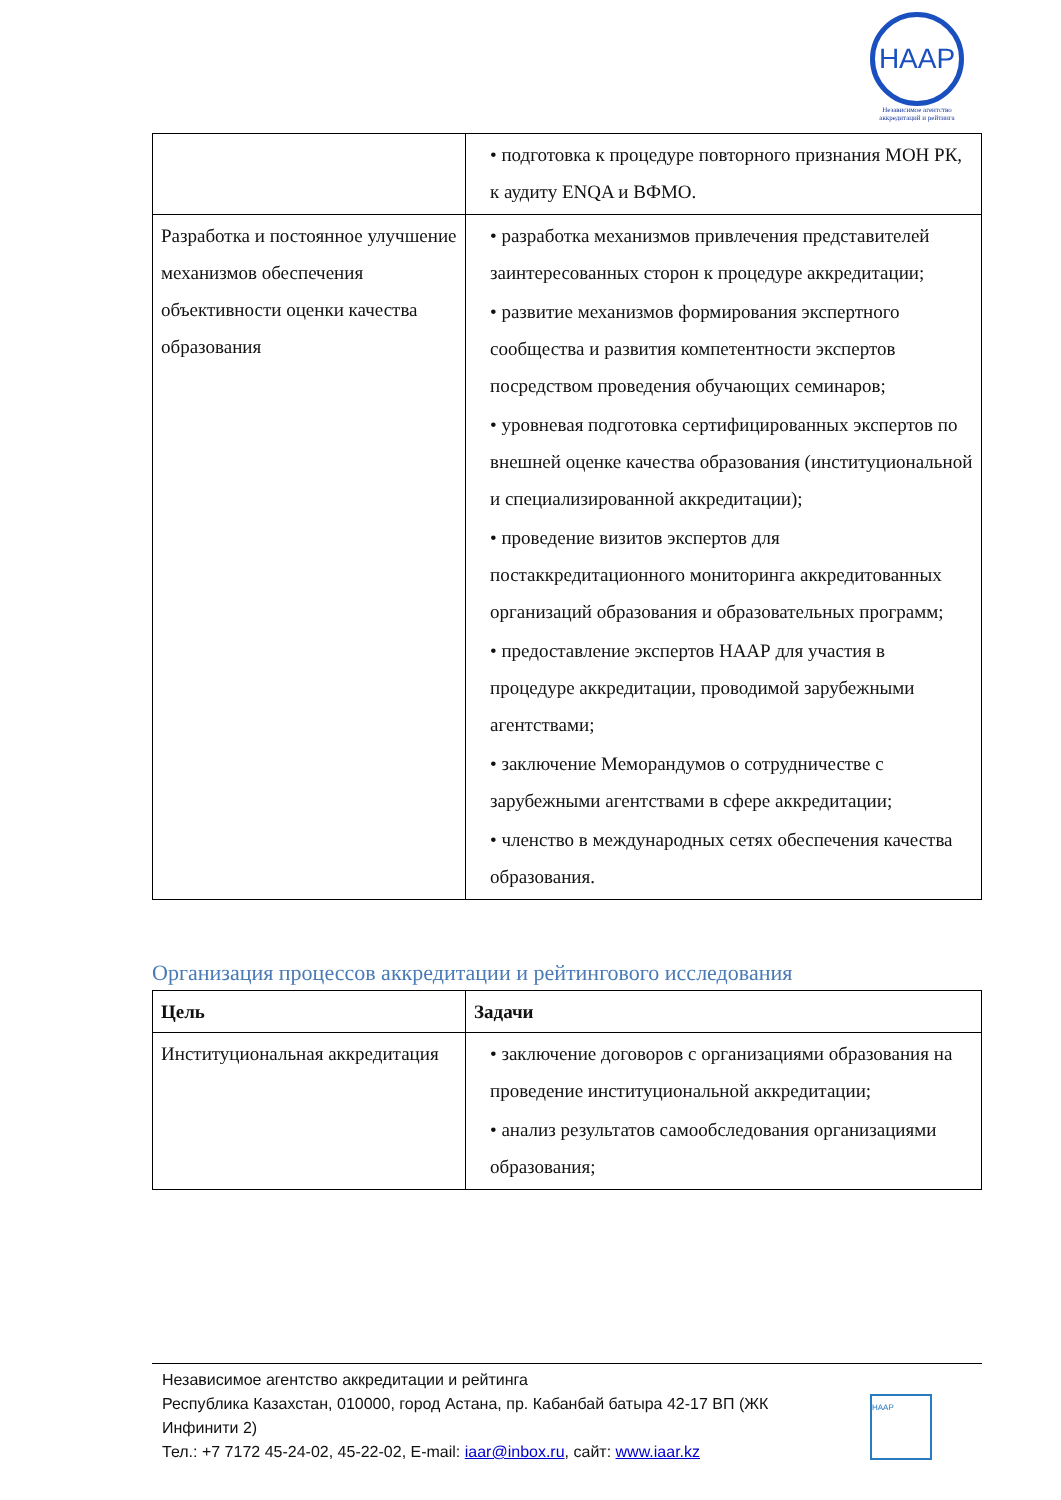НАAP
Независимое агентство аккредитаций и рейтинга
| | • подготовка к процедуре повторного признания МОН РК, к аудиту ENQA и ВФМО. |
| Разработка и постоянное улучшение механизмов обеспечения объективности оценки качества образования | • разработка механизмов привлечения представителей заинтересованных сторон к процедуре аккредитации; • развитие механизмов формирования экспертного сообщества и развития компетентности экспертов посредством проведения обучающих семинаров; • уровневая подготовка сертифицированных экспертов по внешней оценке качества образования (институциональной и специализированной аккредитации); • проведение визитов экспертов для постаккредитационного мониторинга аккредитованных организаций образования и образовательных программ; • предоставление экспертов НААР для участия в процедуре аккредитации, проводимой зарубежными агентствами; • заключение Меморандумов о сотрудничестве с зарубежными агентствами в сфере аккредитации; • членство в международных сетях обеспечения качества образования. |
Организация процессов аккредитации и рейтингового исследования
| Цель | Задачи |
| --- | --- |
| Институциональная аккредитация | • заключение договоров с организациями образования на проведение институциональной аккредитации; • анализ результатов самообследования организациями образования; |
Независимое агентство аккредитации и рейтинга
Республика Казахстан, 010000, город Астана, пр. Кабанбай батыра 42-17 ВП (ЖК
Инфинити 2)
Тел.: +7 7172 45-24-02, 45-22-02, E-mail: iaar@inbox.ru, сайт: www.iaar.kz
НААР